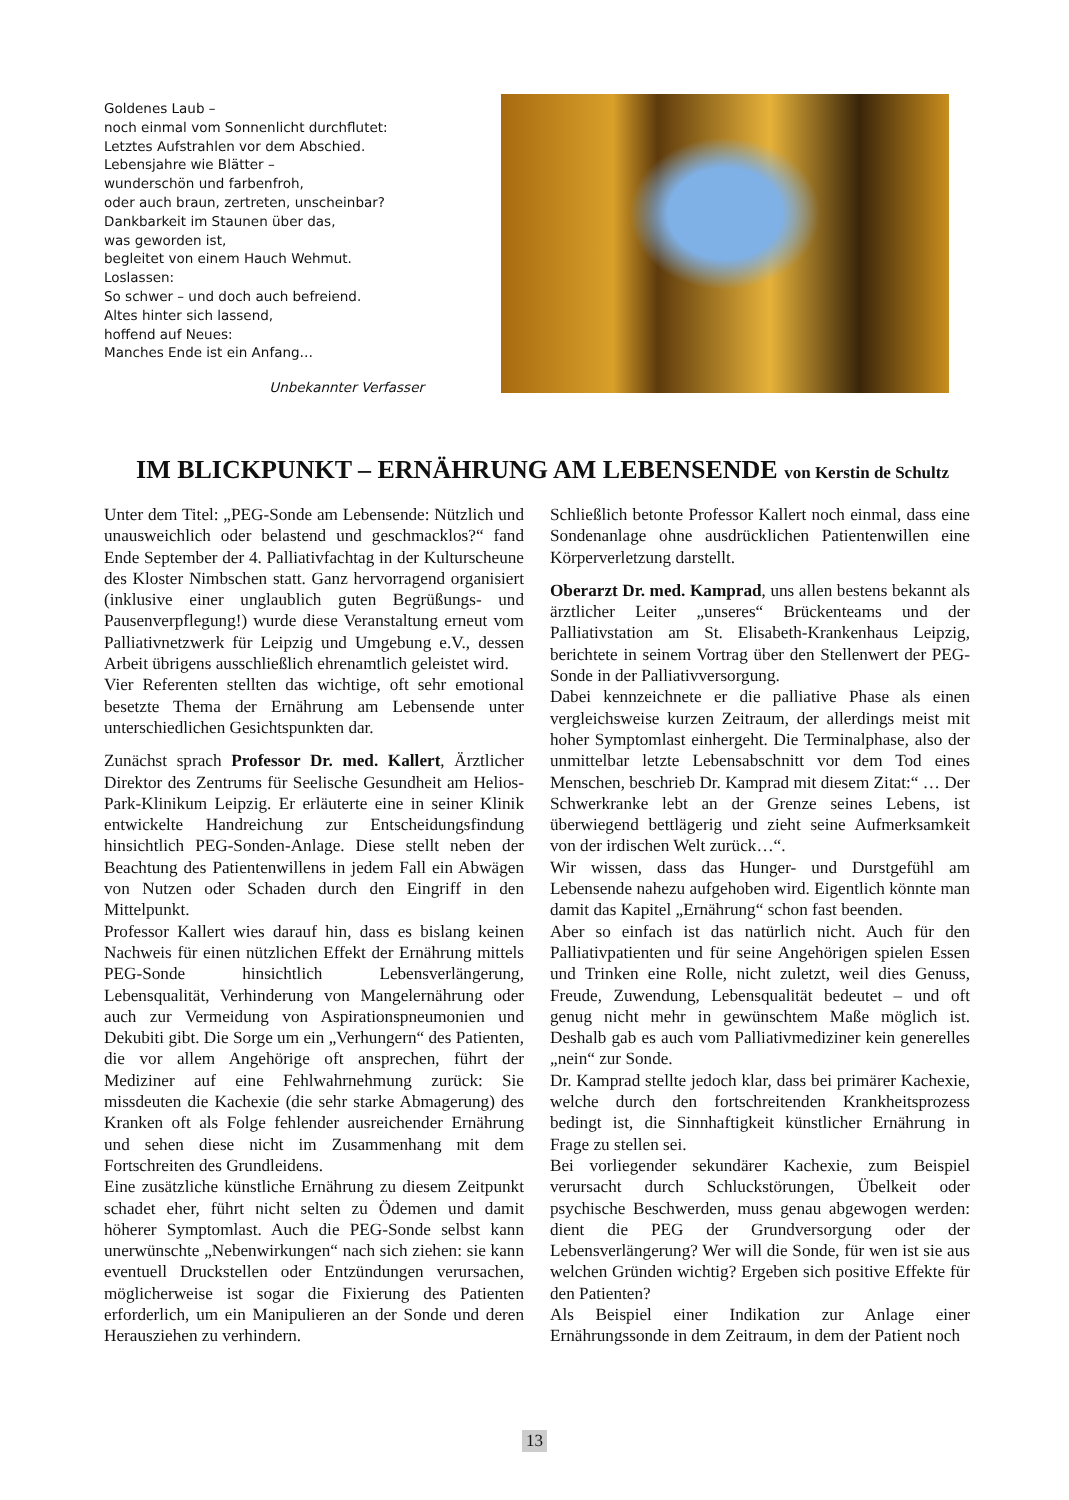Goldenes Laub –
noch einmal vom Sonnenlicht durchflutet:
Letztes Aufstrahlen vor dem Abschied.
Lebensjahre wie Blätter –
wunderschön und farbenfroh,
oder auch braun, zertreten, unscheinbar?
Dankbarkeit im Staunen über das,
was geworden ist,
begleitet von einem Hauch Wehmut.
Loslassen:
So schwer – und doch auch befreiend.
Altes hinter sich lassend,
hoffend auf Neues:
Manches Ende ist ein Anfang…
Unbekannter Verfasser
IM BLICKPUNKT – ERNÄHRUNG AM LEBENSENDE von Kerstin de Schultz
Unter dem Titel: „PEG-Sonde am Lebensende: Nützlich und unausweichlich oder belastend und geschmacklos?“ fand Ende September der 4. Palliativfachtag in der Kulturscheune des Kloster Nimbschen statt. Ganz hervorragend organisiert (inklusive einer unglaublich guten Begrüßungs- und Pausenverpflegung!) wurde diese Veranstaltung erneut vom Palliativnetzwerk für Leipzig und Umgebung e.V., dessen Arbeit übrigens ausschließlich ehrenamtlich geleistet wird.
Vier Referenten stellten das wichtige, oft sehr emotional besetzte Thema der Ernährung am Lebensende unter unterschiedlichen Gesichtspunkten dar.
Zunächst sprach Professor Dr. med. Kallert, Ärztlicher Direktor des Zentrums für Seelische Gesundheit am Helios-Park-Klinikum Leipzig. Er erläuterte eine in seiner Klinik entwickelte Handreichung zur Entscheidungsfindung hinsichtlich PEG-Sonden-Anlage. Diese stellt neben der Beachtung des Patientenwillens in jedem Fall ein Abwägen von Nutzen oder Schaden durch den Eingriff in den Mittelpunkt.
Professor Kallert wies darauf hin, dass es bislang keinen Nachweis für einen nützlichen Effekt der Ernährung mittels PEG-Sonde hinsichtlich Lebensverlängerung, Lebensqualität, Verhinderung von Mangelernährung oder auch zur Vermeidung von Aspirationspneumonien und Dekubiti gibt. Die Sorge um ein „Verhungern“ des Patienten, die vor allem Angehörige oft ansprechen, führt der Mediziner auf eine Fehlwahrnehmung zurück: Sie missdeuten die Kachexie (die sehr starke Abmagerung) des Kranken oft als Folge fehlender ausreichender Ernährung und sehen diese nicht im Zusammenhang mit dem Fortschreiten des Grundleidens.
Eine zusätzliche künstliche Ernährung zu diesem Zeitpunkt schadet eher, führt nicht selten zu Ödemen und damit höherer Symptomlast. Auch die PEG-Sonde selbst kann unerwünschte „Nebenwirkungen“ nach sich ziehen: sie kann eventuell Druckstellen oder Entzündungen verursachen, möglicherweise ist sogar die Fixierung des Patienten erforderlich, um ein Manipulieren an der Sonde und deren Herausziehen zu verhindern.
Schließlich betonte Professor Kallert noch einmal, dass eine Sondenanlage ohne ausdrücklichen Patientenwillen eine Körperverletzung darstellt.
Oberarzt Dr. med. Kamprad, uns allen bestens bekannt als ärztlicher Leiter „unseres“ Brückenteams und der Palliativstation am St. Elisabeth-Krankenhaus Leipzig, berichtete in seinem Vortrag über den Stellenwert der PEG-Sonde in der Palliativversorgung.
Dabei kennzeichnete er die palliative Phase als einen vergleichsweise kurzen Zeitraum, der allerdings meist mit hoher Symptomlast einhergeht. Die Terminalphase, also der unmittelbar letzte Lebensabschnitt vor dem Tod eines Menschen, beschrieb Dr. Kamprad mit diesem Zitat:“ … Der Schwerkranke lebt an der Grenze seines Lebens, ist überwiegend bettlägerig und zieht seine Aufmerksamkeit von der irdischen Welt zurück…“.
Wir wissen, dass das Hunger- und Durstgefühl am Lebensende nahezu aufgehoben wird. Eigentlich könnte man damit das Kapitel „Ernährung“ schon fast beenden.
Aber so einfach ist das natürlich nicht. Auch für den Palliativpatienten und für seine Angehörigen spielen Essen und Trinken eine Rolle, nicht zuletzt, weil dies Genuss, Freude, Zuwendung, Lebensqualität bedeutet – und oft genug nicht mehr in gewünschtem Maße möglich ist. Deshalb gab es auch vom Palliativmediziner kein generelles „nein“ zur Sonde.
Dr. Kamprad stellte jedoch klar, dass bei primärer Kachexie, welche durch den fortschreitenden Krankheitsprozess bedingt ist, die Sinnhaftigkeit künstlicher Ernährung in Frage zu stellen sei.
Bei vorliegender sekundärer Kachexie, zum Beispiel verursacht durch Schluckstörungen, Übelkeit oder psychische Beschwerden, muss genau abgewogen werden: dient die PEG der Grundversorgung oder der Lebensverlängerung? Wer will die Sonde, für wen ist sie aus welchen Gründen wichtig? Ergeben sich positive Effekte für den Patienten?
Als Beispiel einer Indikation zur Anlage einer Ernährungssonde in dem Zeitraum, in dem der Patient noch
13